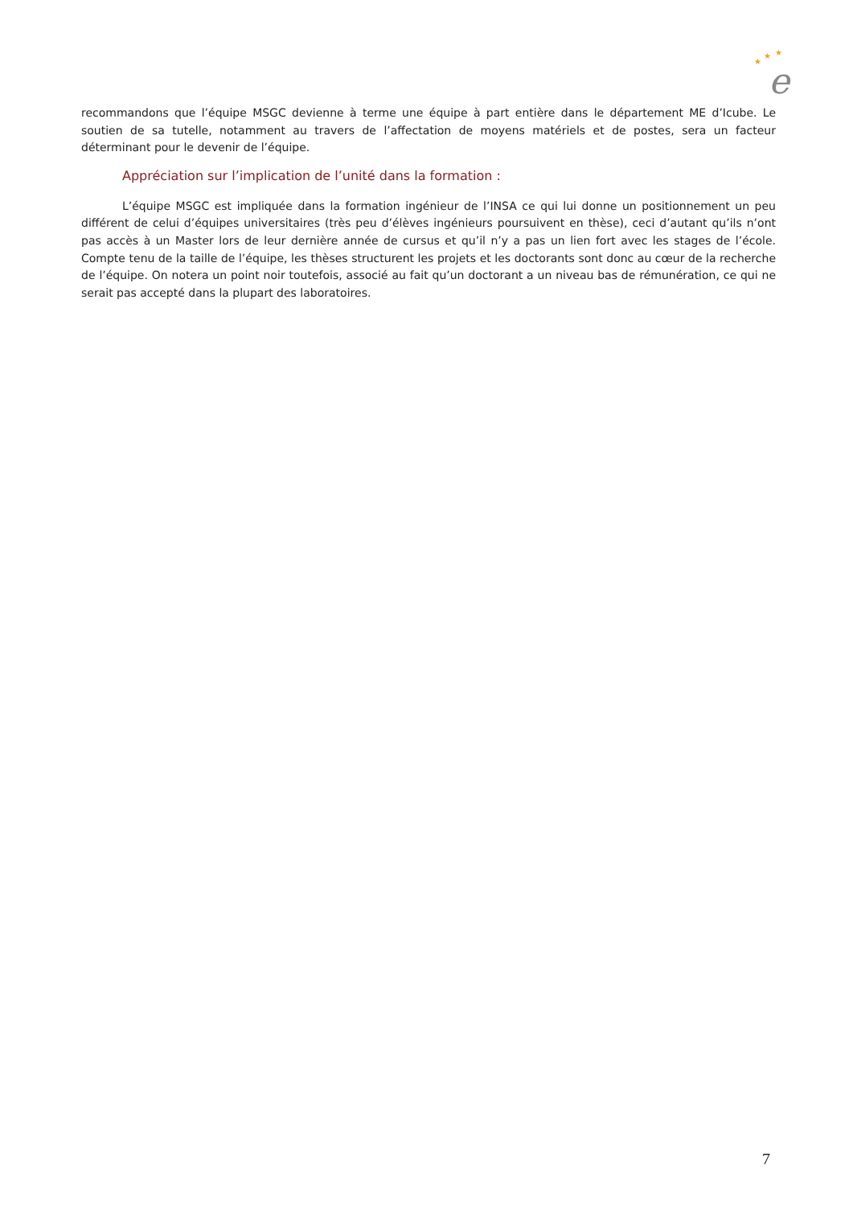★
★
★
e
recommandons que l’équipe MSGC devienne à terme une équipe à part entière dans le département ME d’Icube. Le soutien de sa tutelle, notamment au travers de l’affectation de moyens matériels et de postes, sera un facteur déterminant pour le devenir de l’équipe.
Appréciation sur l’implication de l’unité dans la formation :
L’équipe MSGC est impliquée dans la formation ingénieur de l’INSA ce qui lui donne un positionnement un peu différent de celui d’équipes universitaires (très peu d’élèves ingénieurs poursuivent en thèse), ceci d’autant qu’ils n’ont pas accès à un Master lors de leur dernière année de cursus et qu’il n’y a pas un lien fort avec les stages de l’école. Compte tenu de la taille de l’équipe, les thèses structurent les projets et les doctorants sont donc au cœur de la recherche de l’équipe. On notera un point noir toutefois, associé au fait qu’un doctorant a un niveau bas de rémunération, ce qui ne serait pas accepté dans la plupart des laboratoires.
7